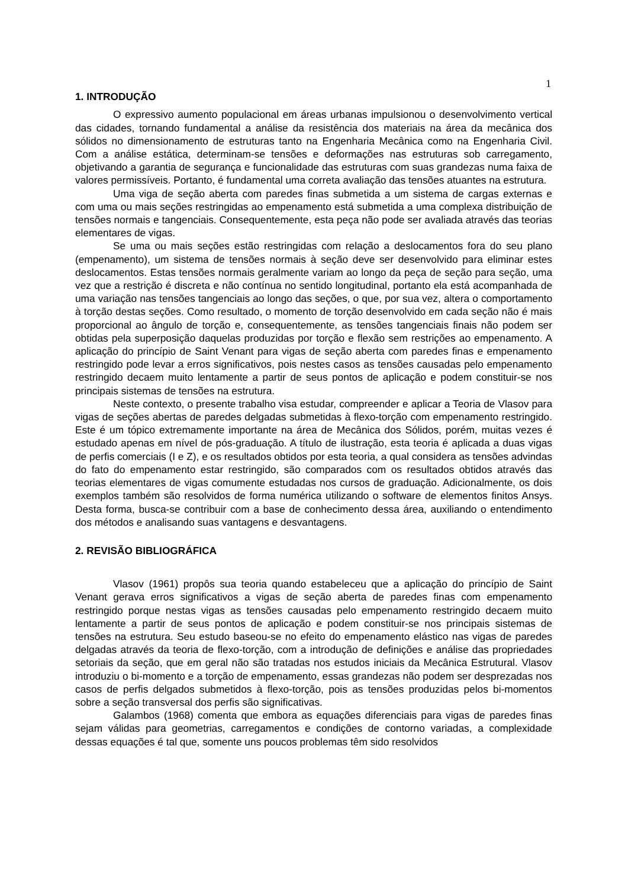1
1. INTRODUÇÃO
O expressivo aumento populacional em áreas urbanas impulsionou o desenvolvimento vertical das cidades, tornando fundamental a análise da resistência dos materiais na área da mecânica dos sólidos no dimensionamento de estruturas tanto na Engenharia Mecânica como na Engenharia Civil. Com a análise estática, determinam-se tensões e deformações nas estruturas sob carregamento, objetivando a garantia de segurança e funcionalidade das estruturas com suas grandezas numa faixa de valores permissíveis. Portanto, é fundamental uma correta avaliação das tensões atuantes na estrutura.
Uma viga de seção aberta com paredes finas submetida a um sistema de cargas externas e com uma ou mais seções restringidas ao empenamento está submetida a uma complexa distribuição de tensões normais e tangenciais. Consequentemente, esta peça não pode ser avaliada através das teorias elementares de vigas.
Se uma ou mais seções estão restringidas com relação a deslocamentos fora do seu plano (empenamento), um sistema de tensões normais à seção deve ser desenvolvido para eliminar estes deslocamentos. Estas tensões normais geralmente variam ao longo da peça de seção para seção, uma vez que a restrição é discreta e não contínua no sentido longitudinal, portanto ela está acompanhada de uma variação nas tensões tangenciais ao longo das seções, o que, por sua vez, altera o comportamento à torção destas seções. Como resultado, o momento de torção desenvolvido em cada seção não é mais proporcional ao ângulo de torção e, consequentemente, as tensões tangenciais finais não podem ser obtidas pela superposição daquelas produzidas por torção e flexão sem restrições ao empenamento. A aplicação do princípio de Saint Venant para vigas de seção aberta com paredes finas e empenamento restringido pode levar a erros significativos, pois nestes casos as tensões causadas pelo empenamento restringido decaem muito lentamente a partir de seus pontos de aplicação e podem constituir-se nos principais sistemas de tensões na estrutura.
Neste contexto, o presente trabalho visa estudar, compreender e aplicar a Teoria de Vlasov para vigas de seções abertas de paredes delgadas submetidas à flexo-torção com empenamento restringido. Este é um tópico extremamente importante na área de Mecânica dos Sólidos, porém, muitas vezes é estudado apenas em nível de pós-graduação. A título de ilustração, esta teoria é aplicada a duas vigas de perfis comerciais (I e Z), e os resultados obtidos por esta teoria, a qual considera as tensões advindas do fato do empenamento estar restringido, são comparados com os resultados obtidos através das teorias elementares de vigas comumente estudadas nos cursos de graduação. Adicionalmente, os dois exemplos também são resolvidos de forma numérica utilizando o software de elementos finitos Ansys. Desta forma, busca-se contribuir com a base de conhecimento dessa área, auxiliando o entendimento dos métodos e analisando suas vantagens e desvantagens.
2. REVISÃO BIBLIOGRÁFICA
Vlasov (1961) propôs sua teoria quando estabeleceu que a aplicação do princípio de Saint Venant gerava erros significativos a vigas de seção aberta de paredes finas com empenamento restringido porque nestas vigas as tensões causadas pelo empenamento restringido decaem muito lentamente a partir de seus pontos de aplicação e podem constituir-se nos principais sistemas de tensões na estrutura. Seu estudo baseou-se no efeito do empenamento elástico nas vigas de paredes delgadas através da teoria de flexo-torção, com a introdução de definições e análise das propriedades setoriais da seção, que em geral não são tratadas nos estudos iniciais da Mecânica Estrutural. Vlasov introduziu o bi-momento e a torção de empenamento, essas grandezas não podem ser desprezadas nos casos de perfis delgados submetidos à flexo-torção, pois as tensões produzidas pelos bi-momentos sobre a seção transversal dos perfis são significativas.
Galambos (1968) comenta que embora as equações diferenciais para vigas de paredes finas sejam válidas para geometrias, carregamentos e condições de contorno variadas, a complexidade dessas equações é tal que, somente uns poucos problemas têm sido resolvidos